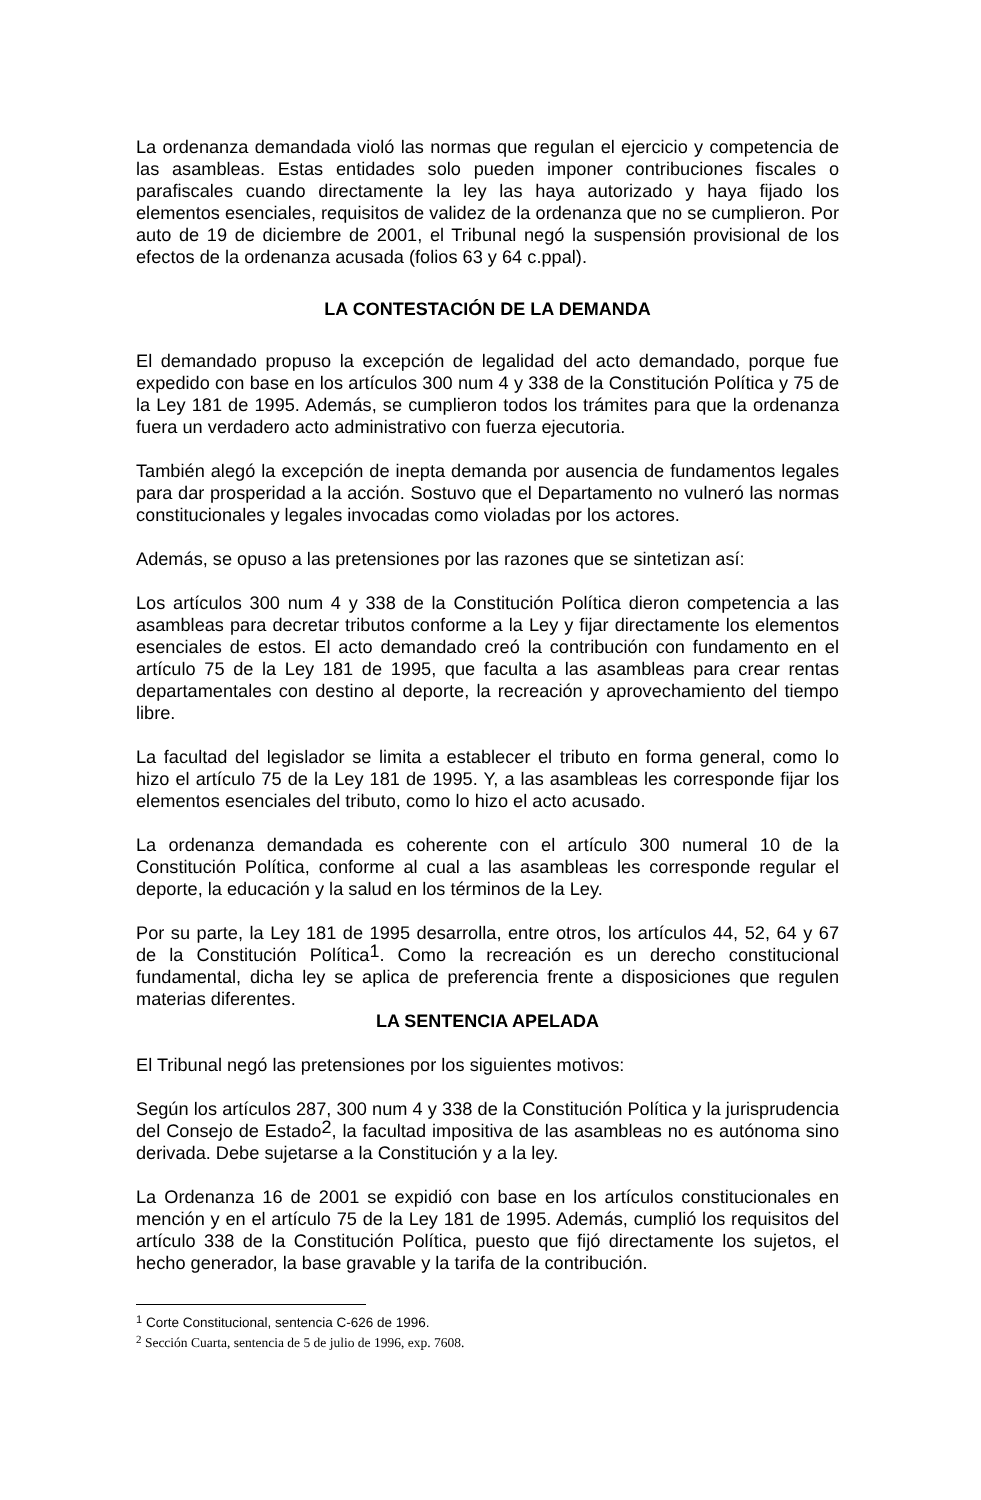La ordenanza demandada violó las normas que regulan el ejercicio y competencia de las asambleas. Estas entidades solo pueden imponer contribuciones fiscales o parafiscales cuando directamente la ley las haya autorizado y haya fijado los elementos esenciales, requisitos de validez de la ordenanza que no se cumplieron. Por auto de 19 de diciembre de 2001, el Tribunal negó la suspensión provisional de los efectos de la ordenanza acusada (folios 63 y 64 c.ppal).
LA CONTESTACIÓN DE LA DEMANDA
El demandado propuso la excepción de legalidad del acto demandado, porque fue expedido con base en los artículos 300 num 4 y 338 de la Constitución Política y 75 de la Ley 181 de 1995. Además, se cumplieron todos los trámites para que la ordenanza fuera un verdadero acto administrativo con fuerza ejecutoria.
También alegó la excepción de inepta demanda por ausencia de fundamentos legales para dar prosperidad a la acción. Sostuvo que el Departamento no vulneró las normas constitucionales y legales invocadas como violadas por los actores.
Además, se opuso a las pretensiones por las razones que se sintetizan así:
Los artículos 300 num 4 y 338 de la Constitución Política dieron competencia a las asambleas para decretar tributos conforme a la Ley y fijar directamente los elementos esenciales de estos. El acto demandado creó la contribución con fundamento en el artículo 75 de la Ley 181 de 1995, que faculta a las asambleas para crear rentas departamentales con destino al deporte, la recreación y aprovechamiento del tiempo libre.
La facultad del legislador se limita a establecer el tributo en forma general, como lo hizo el artículo 75 de la Ley 181 de 1995. Y, a las asambleas les corresponde fijar los elementos esenciales del tributo, como lo hizo el acto acusado.
La ordenanza demandada es coherente con el artículo 300 numeral 10 de la Constitución Política, conforme al cual a las asambleas les corresponde regular el deporte, la educación y la salud en los términos de la Ley.
Por su parte, la Ley 181 de 1995 desarrolla, entre otros, los artículos 44, 52, 64 y 67 de la Constitución Política<sup>1</sup>. Como la recreación es un derecho constitucional fundamental, dicha ley se aplica de preferencia frente a disposiciones que regulen materias diferentes.
LA SENTENCIA APELADA
El Tribunal negó las pretensiones por los siguientes motivos:
Según los artículos 287, 300 num 4 y 338 de la Constitución Política y la jurisprudencia del Consejo de Estado<sup>2</sup>, la facultad impositiva de las asambleas no es autónoma sino derivada. Debe sujetarse a la Constitución y a la ley.
La Ordenanza 16 de 2001 se expidió con base en los artículos constitucionales en mención y en el artículo 75 de la Ley 181 de 1995. Además, cumplió los requisitos del artículo 338 de la Constitución Política, puesto que fijó directamente los sujetos, el hecho generador, la base gravable y la tarifa de la contribución.
<sup>1</sup> Corte Constitucional, sentencia C-626 de 1996.
<sup>2</sup> Sección Cuarta, sentencia de 5 de julio de 1996, exp. 7608.